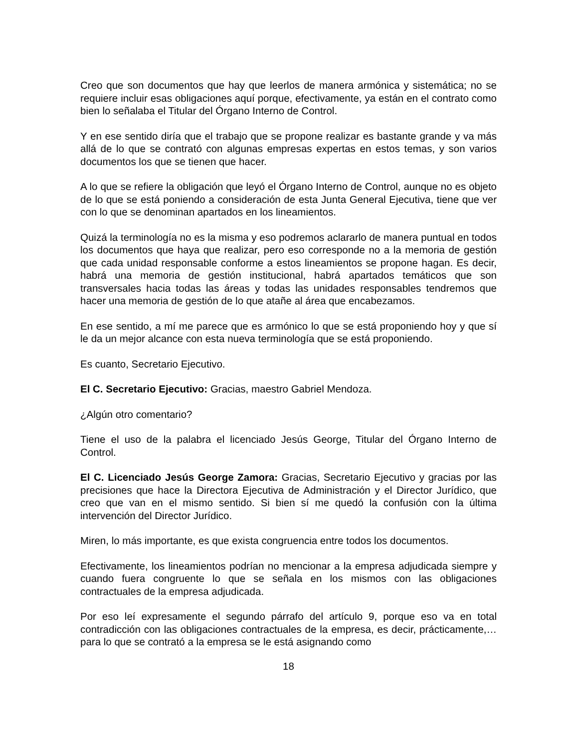Creo que son documentos que hay que leerlos de manera armónica y sistemática; no se requiere incluir esas obligaciones aquí porque, efectivamente, ya están en el contrato como bien lo señalaba el Titular del Órgano Interno de Control.
Y en ese sentido diría que el trabajo que se propone realizar es bastante grande y va más allá de lo que se contrató con algunas empresas expertas en estos temas, y son varios documentos los que se tienen que hacer.
A lo que se refiere la obligación que leyó el Órgano Interno de Control, aunque no es objeto de lo que se está poniendo a consideración de esta Junta General Ejecutiva, tiene que ver con lo que se denominan apartados en los lineamientos.
Quizá la terminología no es la misma y eso podremos aclararlo de manera puntual en todos los documentos que haya que realizar, pero eso corresponde no a la memoria de gestión que cada unidad responsable conforme a estos lineamientos se propone hagan. Es decir, habrá una memoria de gestión institucional, habrá apartados temáticos que son transversales hacia todas las áreas y todas las unidades responsables tendremos que hacer una memoria de gestión de lo que atañe al área que encabezamos.
En ese sentido, a mí me parece que es armónico lo que se está proponiendo hoy y que sí le da un mejor alcance con esta nueva terminología que se está proponiendo.
Es cuanto, Secretario Ejecutivo.
El C. Secretario Ejecutivo: Gracias, maestro Gabriel Mendoza.
¿Algún otro comentario?
Tiene el uso de la palabra el licenciado Jesús George, Titular del Órgano Interno de Control.
El C. Licenciado Jesús George Zamora: Gracias, Secretario Ejecutivo y gracias por las precisiones que hace la Directora Ejecutiva de Administración y el Director Jurídico, que creo que van en el mismo sentido. Si bien sí me quedó la confusión con la última intervención del Director Jurídico.
Miren, lo más importante, es que exista congruencia entre todos los documentos.
Efectivamente, los lineamientos podrían no mencionar a la empresa adjudicada siempre y cuando fuera congruente lo que se señala en los mismos con las obligaciones contractuales de la empresa adjudicada.
Por eso leí expresamente el segundo párrafo del artículo 9, porque eso va en total contradicción con las obligaciones contractuales de la empresa, es decir, prácticamente,… para lo que se contrató a la empresa se le está asignando como
18